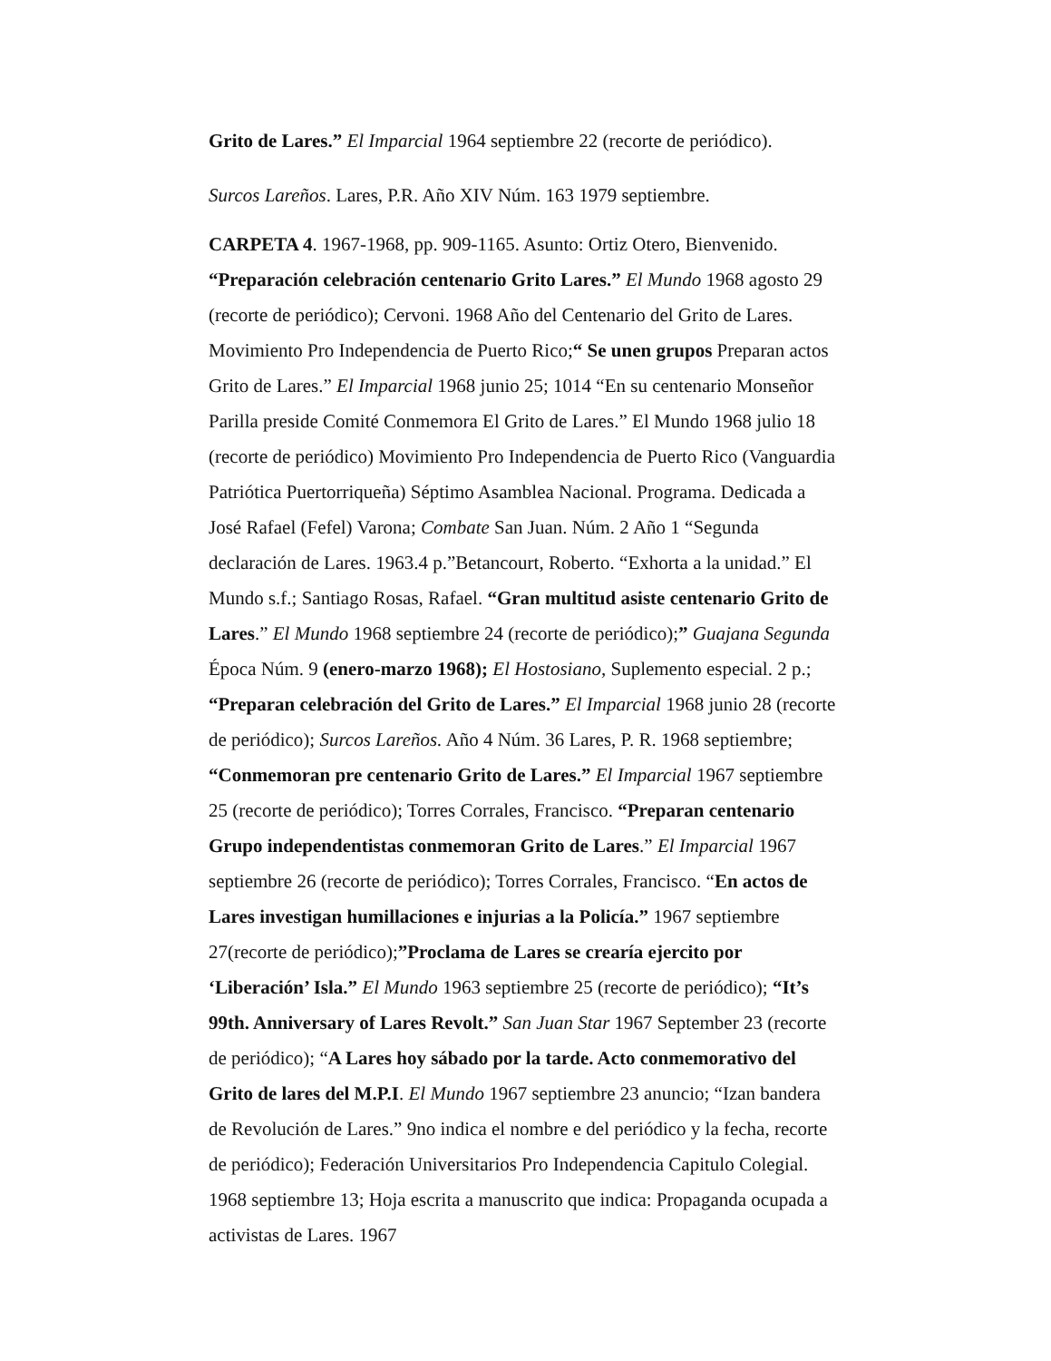Grito de Lares.” El Imparcial 1964 septiembre 22 (recorte de periódico).
Surcos Lareños. Lares, P.R. Año XIV Núm. 163 1979 septiembre.
CARPETA 4. 1967-1968, pp. 909-1165. Asunto: Ortiz Otero, Bienvenido. “Preparación celebración centenario Grito Lares.” El Mundo 1968 agosto 29 (recorte de periódico); Cervoni. 1968 Año del Centenario del Grito de Lares. Movimiento Pro Independencia de Puerto Rico;“ Se unen grupos Preparan actos Grito de Lares.” El Imparcial 1968 junio 25; 1014 “En su centenario Monseñor Parilla preside Comité Conmemora El Grito de Lares.” El Mundo 1968 julio 18 (recorte de periódico) Movimiento Pro Independencia de Puerto Rico (Vanguardia Patriótica Puertorriqueña) Séptimo Asamblea Nacional. Programa. Dedicada a José Rafael (Fefel) Varona; Combate San Juan. Núm. 2 Año 1 “Segunda declaración de Lares. 1963.4 p.”Betancourt, Roberto. “Exhorta a la unidad.” El Mundo s.f.; Santiago Rosas, Rafael. “Gran multitud asiste centenario Grito de Lares.” El Mundo 1968 septiembre 24 (recorte de periódico);” Guajana Segunda Época Núm. 9 (enero-marzo 1968); El Hostosiano, Suplemento especial. 2 p.; “Preparan celebración del Grito de Lares.” El Imparcial 1968 junio 28 (recorte de periódico); Surcos Lareños. Año 4 Núm. 36 Lares, P. R. 1968 septiembre; “Conmemoran pre centenario Grito de Lares.” El Imparcial 1967 septiembre 25 (recorte de periódico); Torres Corrales, Francisco. “Preparan centenario Grupo independentistas conmemoran Grito de Lares.” El Imparcial 1967 septiembre 26 (recorte de periódico); Torres Corrales, Francisco. “En actos de Lares investigan humillaciones e injurias a la Policía.” 1967 septiembre 27(recorte de periódico);”Proclama de Lares se crearía ejercito por ‘Liberación’ Isla.” El Mundo 1963 septiembre 25 (recorte de periódico); “It’s 99th. Anniversary of Lares Revolt.” San Juan Star 1967 September 23 (recorte de periódico); “A Lares hoy sábado por la tarde. Acto conmemorativo del Grito de lares del M.P.I. El Mundo 1967 septiembre 23 anuncio; “Izan bandera de Revolución de Lares.” 9no indica el nombre e del periódico y la fecha, recorte de periódico); Federación Universitarios Pro Independencia Capitulo Colegial. 1968 septiembre 13; Hoja escrita a manuscrito que indica: Propaganda ocupada a activistas de Lares. 1967